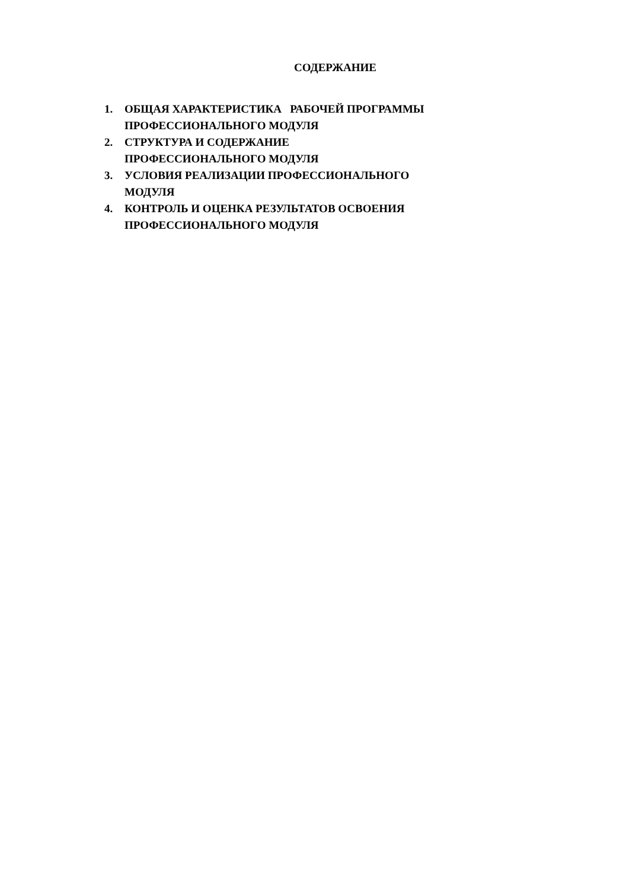СОДЕРЖАНИЕ
1. ОБЩАЯ ХАРАКТЕРИСТИКА РАБОЧЕЙ ПРОГРАММЫ
ПРОФЕССИОНАЛЬНОГО МОДУЛЯ
2. СТРУКТУРА И СОДЕРЖАНИЕ
ПРОФЕССИОНАЛЬНОГО МОДУЛЯ
3. УСЛОВИЯ РЕАЛИЗАЦИИ ПРОФЕССИОНАЛЬНОГО
МОДУЛЯ
4. КОНТРОЛЬ И ОЦЕНКА РЕЗУЛЬТАТОВ ОСВОЕНИЯ
ПРОФЕССИОНАЛЬНОГО МОДУЛЯ